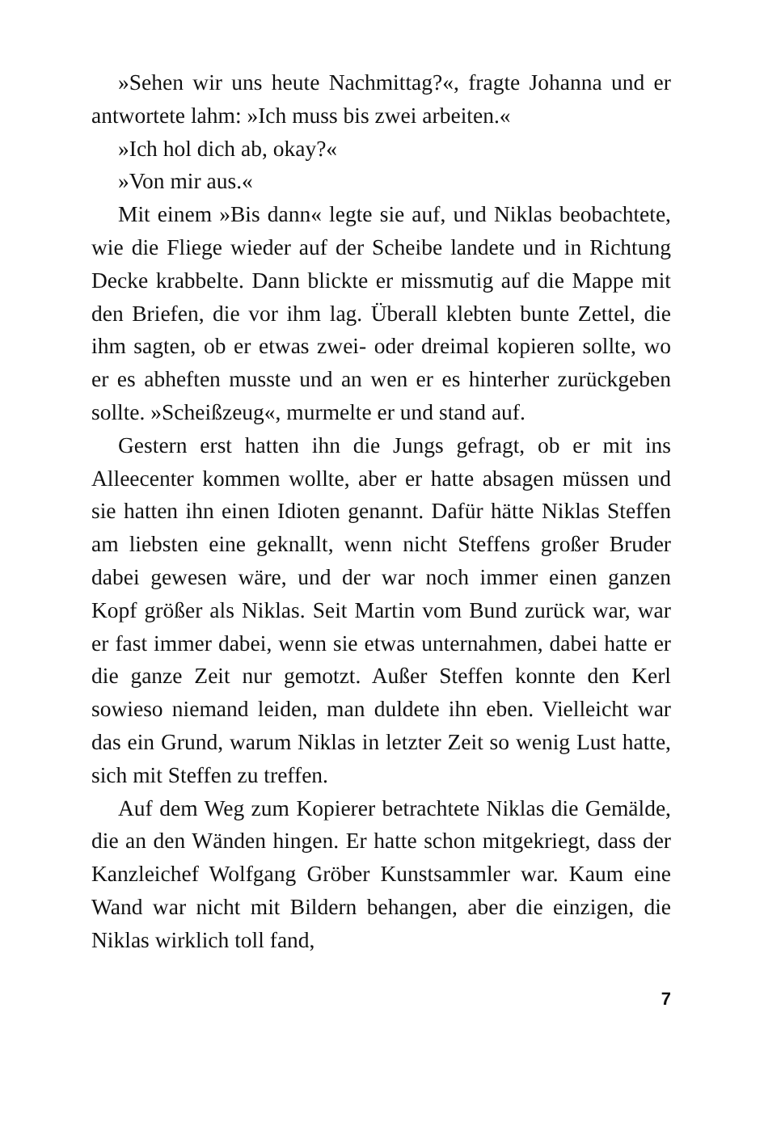»Sehen wir uns heute Nachmittag?«, fragte Johanna und er antwortete lahm: »Ich muss bis zwei arbeiten.«
»Ich hol dich ab, okay?«
»Von mir aus.«
Mit einem »Bis dann« legte sie auf, und Niklas beobachtete, wie die Fliege wieder auf der Scheibe landete und in Richtung Decke krabbelte. Dann blickte er missmutig auf die Mappe mit den Briefen, die vor ihm lag. Überall klebten bunte Zettel, die ihm sagten, ob er etwas zwei- oder dreimal kopieren sollte, wo er es abheften musste und an wen er es hinterher zurückgeben sollte. »Scheißzeug«, murmelte er und stand auf.
Gestern erst hatten ihn die Jungs gefragt, ob er mit ins Alleecenter kommen wollte, aber er hatte absagen müssen und sie hatten ihn einen Idioten genannt. Dafür hätte Niklas Steffen am liebsten eine geknallt, wenn nicht Steffens großer Bruder dabei gewesen wäre, und der war noch immer einen ganzen Kopf größer als Niklas. Seit Martin vom Bund zurück war, war er fast immer dabei, wenn sie etwas unternahmen, dabei hatte er die ganze Zeit nur gemotzt. Außer Steffen konnte den Kerl sowieso niemand leiden, man duldete ihn eben. Vielleicht war das ein Grund, warum Niklas in letzter Zeit so wenig Lust hatte, sich mit Steffen zu treffen.
Auf dem Weg zum Kopierer betrachtete Niklas die Gemälde, die an den Wänden hingen. Er hatte schon mitgekriegt, dass der Kanzleichef Wolfgang Gröber Kunstsammler war. Kaum eine Wand war nicht mit Bildern behangen, aber die einzigen, die Niklas wirklich toll fand,
7